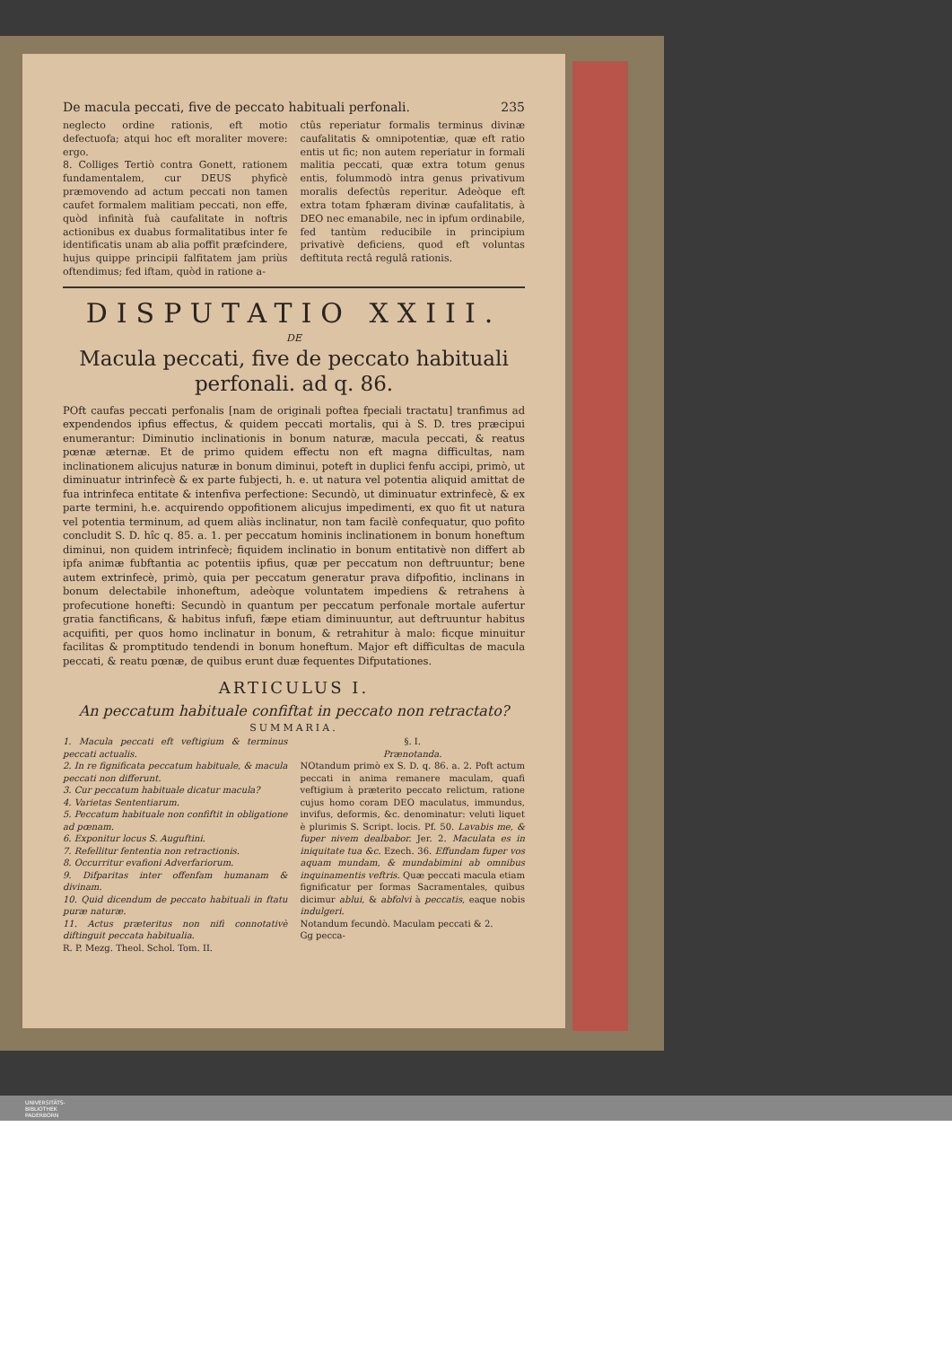De macula peccati, five de peccato habituali perfonali. 235
neglecto ordine rationis, eft motio defectuofa; atqui hoc eft moraliter movere: ergo.
8. Colliges Tertiò contra Gonett, rationem fundamentalem, cur DEUS phyficè præmovendo ad actum peccati non tamen caufet formalem malitiam peccati, non effe, quòd infinità fuà caufalitate in noftris actionibus ex duabus formalitatibus inter fe identificatis unam ab alia poffit præfcindere, hujus quippe principii falfitatem jam priùs oftendimus; fed iftam, quòd in ratione a-
ctûs reperiatur formalis terminus divinæ caufalitatis & omnipotentiæ, quæ eft ratio entis ut fic; non autem reperiatur in formali malitia peccati, quæ extra totum genus entis, folummodò intra genus privativum moralis defectûs reperitur. Adeòque eft extra totam fphæram divinæ caufalitatis, à DEO nec emanabile, nec in ipfum ordinabile, fed tantùm reducibile in principium privativè deficiens, quod eft voluntas deftituta rectâ regulâ rationis.
DISPUTATIO XXIII.
DE
Macula peccati, five de peccato habituali perfonali. ad q. 86.
POft caufas peccati perfonalis [nam de originali poftea fpeciali tractatu] tranfimus ad expendendos ipfius effectus, & quidem peccati mortalis, qui à S. D. tres præcipui enumerantur: Diminutio inclinationis in bonum naturæ, macula peccati, & reatus pœnæ æternæ. Et de primo quidem effectu non eft magna difficultas, nam inclinationem alicujus naturæ in bonum diminui, poteft in duplici fenfu accipi, primò, ut diminuatur intrinfecè & ex parte fubjecti, h. e. ut natura vel potentia aliquid amittat de fua intrinfeca entitate & intenfiva perfectione: Secundò, ut diminuatur extrinfecè, & ex parte termini, h.e. acquirendo oppofitionem alicujus impedimenti, ex quo fit ut natura vel potentia terminum, ad quem aliàs inclinatur, non tam facilè confequatur, quo pofito concludit S. D. hîc q. 85. a. 1. per peccatum hominis inclinationem in bonum honeftum diminui, non quidem intrinfecè; fiquidem inclinatio in bonum entitativè non differt ab ipfa animæ fubftantia ac potentiis ipfius, quæ per peccatum non deftruuntur; bene autem extrinfecè, primò, quia per peccatum generatur prava difpofitio, inclinans in bonum delectabile inhoneftum, adeòque voluntatem impediens & retrahens à profecutione honefti: Secundò in quantum per peccatum perfonale mortale aufertur gratia fanctificans, & habitus infufi, fæpe etiam diminuuntur, aut deftruuntur habitus acquifiti, per quos homo inclinatur in bonum, & retrahitur à malo: ficque minuitur facilitas & promptitudo tendendi in bonum honeftum. Major eft difficultas de macula peccati, & reatu pœnæ, de quibus erunt duæ fequentes Difputationes.
ARTICULUS I.
An peccatum habituale confiftat in peccato non retractato?
SUMMARIA.
1. Macula peccati eft veftigium & terminus peccati actualis.
2. In re fignificata peccatum habituale, & macula peccati non differunt.
3. Cur peccatum habituale dicatur macula?
4. Varietas Sententiarum.
5. Peccatum habituale non confiftit in obligatione ad pœnam.
6. Exponitur locus S. Auguftini.
7. Refellitur fententia non retractionis.
8. Occurritur evafioni Adverfariorum.
9. Difparitas inter offenfam humanam & divinam.
10. Quid dicendum de peccato habituali in ftatu puræ naturæ.
11. Actus præteritus non nifi connotativè diftinguit peccata habitualia.
R. P. Mezg. Theol. Schol. Tom. II.
§. I.
Prænotanda.
NOtandum primò ex S. D. q. 86. a. 2. Poft actum peccati in anima remanere maculam, quafi veftigium à præterito peccato relictum, ratione cujus homo coram DEO maculatus, immundus, invifus, deformis, &c. denominatur: veluti liquet è plurimis S. Script. locis. Pf. 50. Lavabis me, & fuper nivem dealbabor. Jer. 2. Maculata es in iniquitate tua &c. Ezech. 36. Effundam fuper vos aquam mundam, & mundabimini ab omnibus inquinamentis veftris. Quæ peccati macula etiam fignificatur per formas Sacramentales, quibus dicimur ablui, & abfolvi à peccatis, eaque nobis indulgeri.
Notandum fecundò. Maculam peccati & 2.
Gg peccа-
UNIVERSITÄTS-
BIBLIOTHEK
PADERBORN